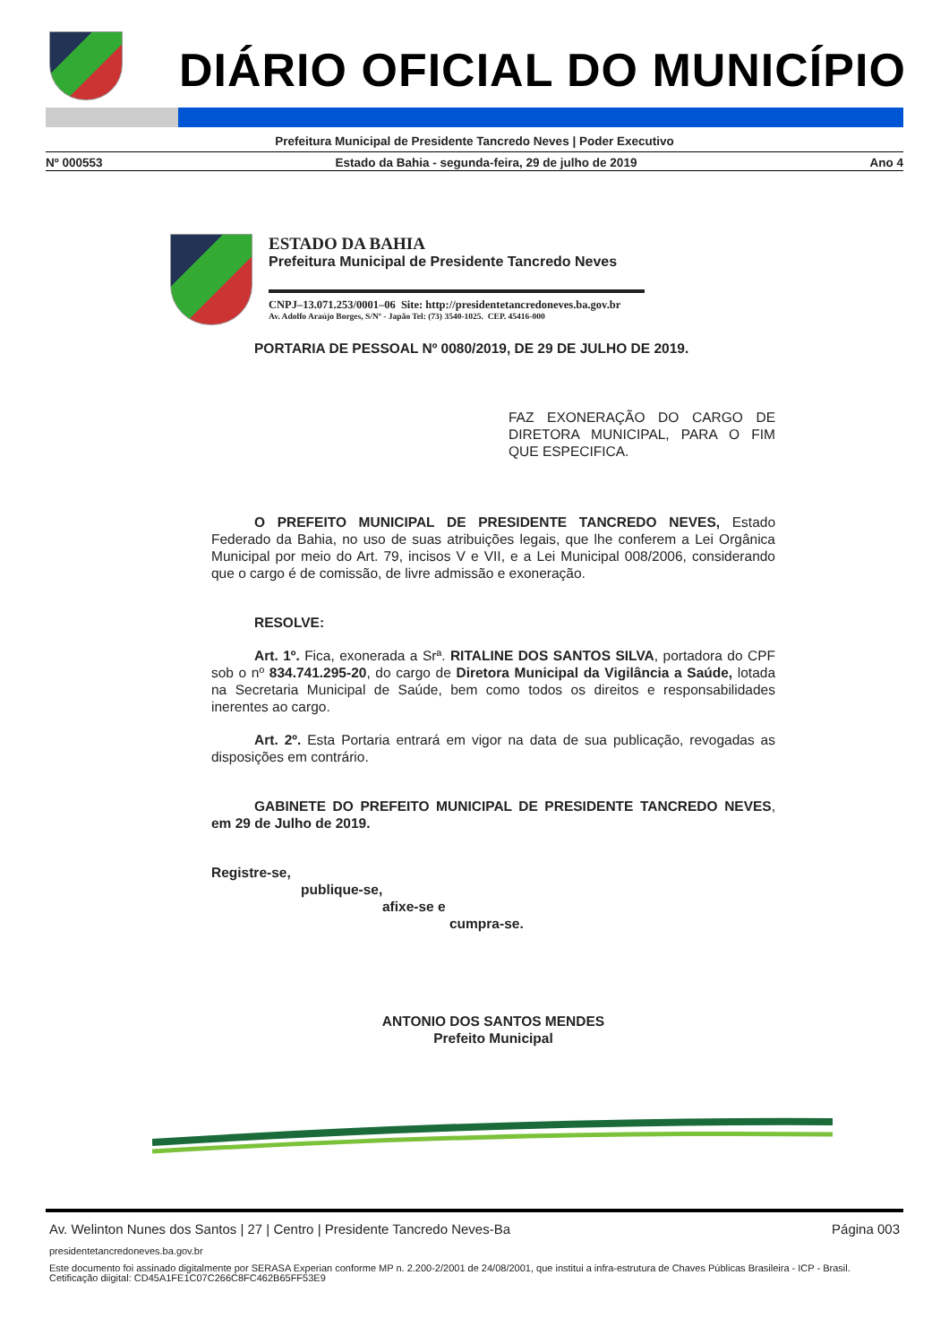DIÁRIO OFICIAL DO MUNICÍPIO
Prefeitura Municipal de Presidente Tancredo Neves | Poder Executivo
Nº 000553 Estado da Bahia - segunda-feira, 29 de julho de 2019 Ano 4
ESTADO DA BAHIA
Prefeitura Municipal de Presidente Tancredo Neves
CNPJ–13.071.253/0001–06 Site: http://presidentetancredoneves.ba.gov.br
Av. Adolfo Araújo Borges, S/Nº - Japão Tel: (73) 3540-1025. CEP. 45416-000
PORTARIA DE PESSOAL Nº 0080/2019, DE 29 DE JULHO DE 2019.
FAZ EXONERAÇÃO DO CARGO DE DIRETORA MUNICIPAL, PARA O FIM QUE ESPECIFICA.
O PREFEITO MUNICIPAL DE PRESIDENTE TANCREDO NEVES, Estado Federado da Bahia, no uso de suas atribuições legais, que lhe conferem a Lei Orgânica Municipal por meio do Art. 79, incisos V e VII, e a Lei Municipal 008/2006, considerando que o cargo é de comissão, de livre admissão e exoneração.
RESOLVE:
Art. 1º. Fica, exonerada a Srª. RITALINE DOS SANTOS SILVA, portadora do CPF sob o nº 834.741.295-20, do cargo de Diretora Municipal da Vigilância a Saúde, lotada na Secretaria Municipal de Saúde, bem como todos os direitos e responsabilidades inerentes ao cargo.
Art. 2º. Esta Portaria entrará em vigor na data de sua publicação, revogadas as disposições em contrário.
GABINETE DO PREFEITO MUNICIPAL DE PRESIDENTE TANCREDO NEVES, em 29 de Julho de 2019.
Registre-se,
publique-se,
afixe-se e
cumpra-se.
ANTONIO DOS SANTOS MENDES
Prefeito Municipal
Av. Welinton Nunes dos Santos | 27 | Centro | Presidente Tancredo Neves-Ba Página 003
presidentetancredoneves.ba.gov.br
Este documento foi assinado digitalmente por SERASA Experian conforme MP n. 2.200-2/2001 de 24/08/2001, que institui a infra-estrutura de Chaves Públicas Brasileira - ICP - Brasil. Cetificação diigital: CD45A1FE1C07C266C8FC462B65FF53E9